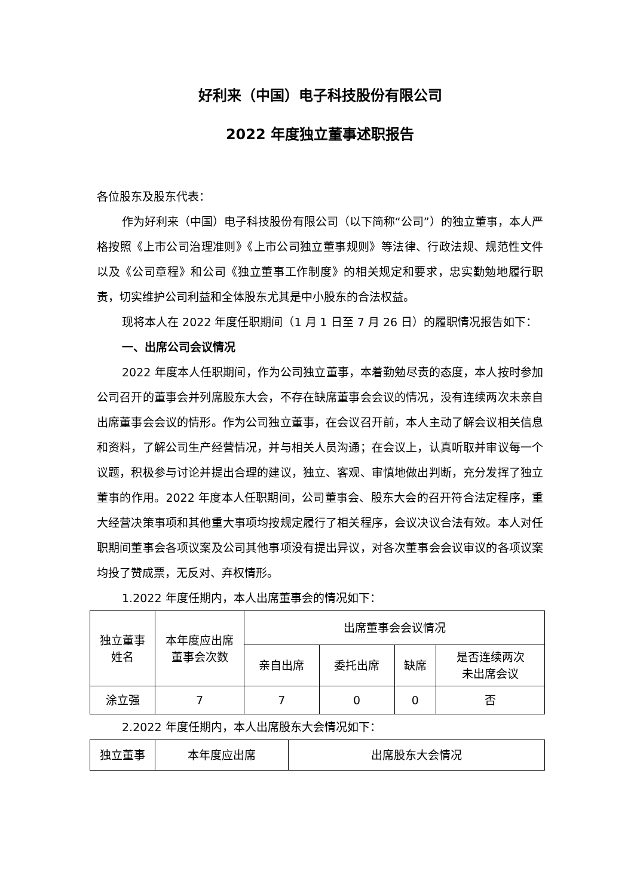好利来（中国）电子科技股份有限公司
2022 年度独立董事述职报告
各位股东及股东代表：
作为好利来（中国）电子科技股份有限公司（以下简称“公司”）的独立董事，本人严格按照《上市公司治理准则》《上市公司独立董事规则》等法律、行政法规、规范性文件以及《公司章程》和公司《独立董事工作制度》的相关规定和要求，忠实勤勉地履行职责，切实维护公司利益和全体股东尤其是中小股东的合法权益。
现将本人在 2022 年度任职期间（1 月 1 日至 7 月 26 日）的履职情况报告如下：
一、出席公司会议情况
2022 年度本人任职期间，作为公司独立董事，本着勤勉尽责的态度，本人按时参加公司召开的董事会并列席股东大会，不存在缺席董事会会议的情况，没有连续两次未亲自出席董事会会议的情形。作为公司独立董事，在会议召开前，本人主动了解会议相关信息和资料，了解公司生产经营情况，并与相关人员沟通；在会议上，认真听取并审议每一个议题，积极参与讨论并提出合理的建议，独立、客观、审慎地做出判断，充分发挥了独立董事的作用。2022 年度本人任职期间，公司董事会、股东大会的召开符合法定程序，重大经营决策事项和其他重大事项均按规定履行了相关程序，会议决议合法有效。本人对任职期间董事会各项议案及公司其他事项没有提出异议，对各次董事会会议审议的各项议案均投了赞成票，无反对、弃权情形。
1.2022 年度任期内，本人出席董事会的情况如下：
| 独立董事 姓名 | 本年度应出席 董事会次数 | 出席董事会会议情况 | | | |
| | | 亲自出席 | 委托出席 | 缺席 | 是否连续两次 未出席会议 |
| 涂立强 | 7 | 7 | 0 | 0 | 否 |
2.2022 年度任期内，本人出席股东大会情况如下：
| 独立董事 | 本年度应出席 | 出席股东大会情况 |